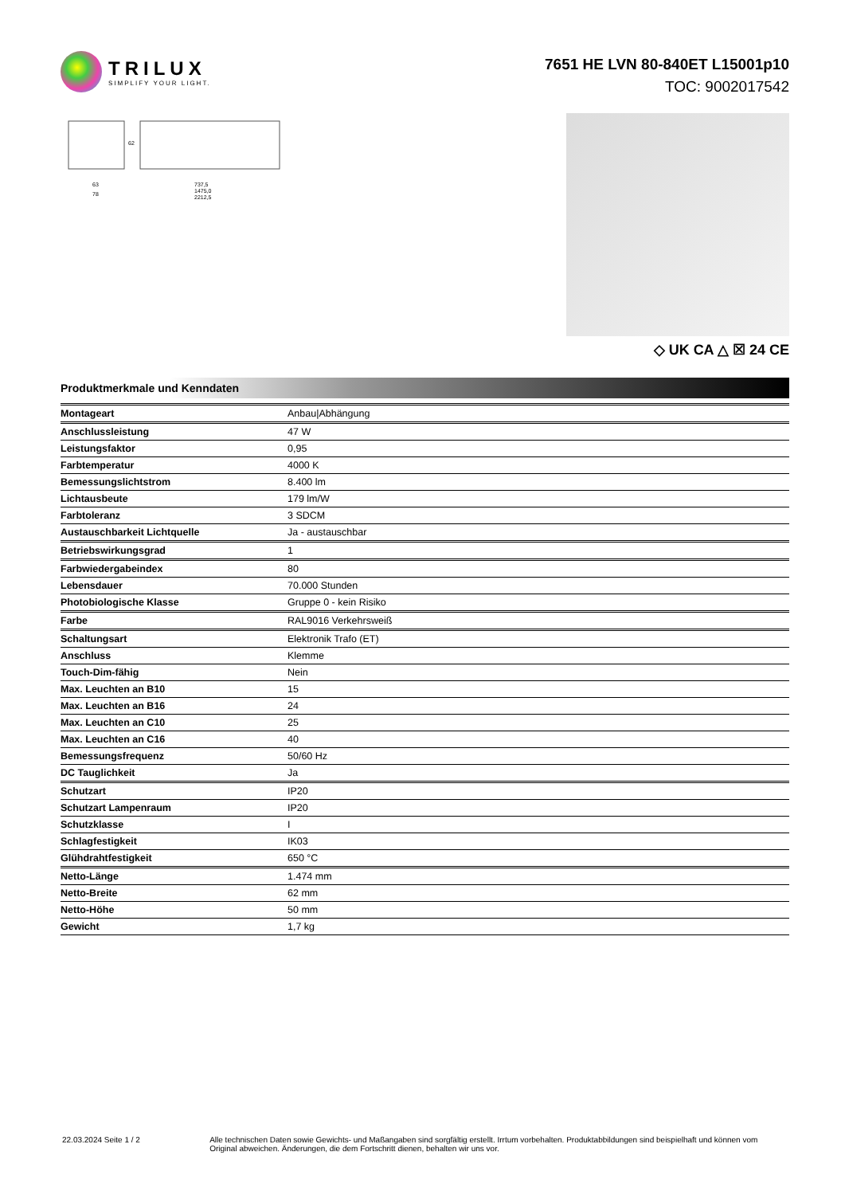TRILUX
SIMPLIFY YOUR LIGHT.
7651 HE LVN 80-840ET L15001p10
TOC: 9002017542
63
78
737,5
1475,0
2212,5
62
◇ UK CA △ ☒ 24 CE
Produktmerkmale und Kenndaten
| Montageart | Anbau/Abhängung |
| Anschlussleistung | 47 W |
| Leistungsfaktor | 0,95 |
| Farbtemperatur | 4000 K |
| Bemessungslichtstrom | 8.400 lm |
| Lichtausbeute | 179 lm/W |
| Farbtoleranz | 3 SDCM |
| Austauschbarkeit Lichtquelle | Ja - austauschbar |
| Betriebswirkungsgrad | 1 |
| Farbwiedergabeindex | 80 |
| Lebensdauer | 70.000 Stunden |
| Photobiologische Klasse | Gruppe 0 - kein Risiko |
| Farbe | RAL9016 Verkehrsweiß |
| Schaltungsart | Elektronik Trafo (ET) |
| Anschluss | Klemme |
| Touch-Dim-fähig | Nein |
| Max. Leuchten an B10 | 15 |
| Max. Leuchten an B16 | 24 |
| Max. Leuchten an C10 | 25 |
| Max. Leuchten an C16 | 40 |
| Bemessungsfrequenz | 50/60 Hz |
| DC Tauglichkeit | Ja |
| Schutzart | IP20 |
| Schutzart Lampenraum | IP20 |
| Schutzklasse | I |
| Schlagfestigkeit | IK03 |
| Glühdrahtfestigkeit | 650 °C |
| Netto-Länge | 1.474 mm |
| Netto-Breite | 62 mm |
| Netto-Höhe | 50 mm |
| Gewicht | 1,7 kg |
22.03.2024 Seite 1 / 2 Alle technischen Daten sowie Gewichts- und Maßangaben sind sorgfältig erstellt. Irrtum vorbehalten. Produktabbildungen sind beispielhaft und können vom Original abweichen. Änderungen, die dem Fortschritt dienen, behalten wir uns vor.